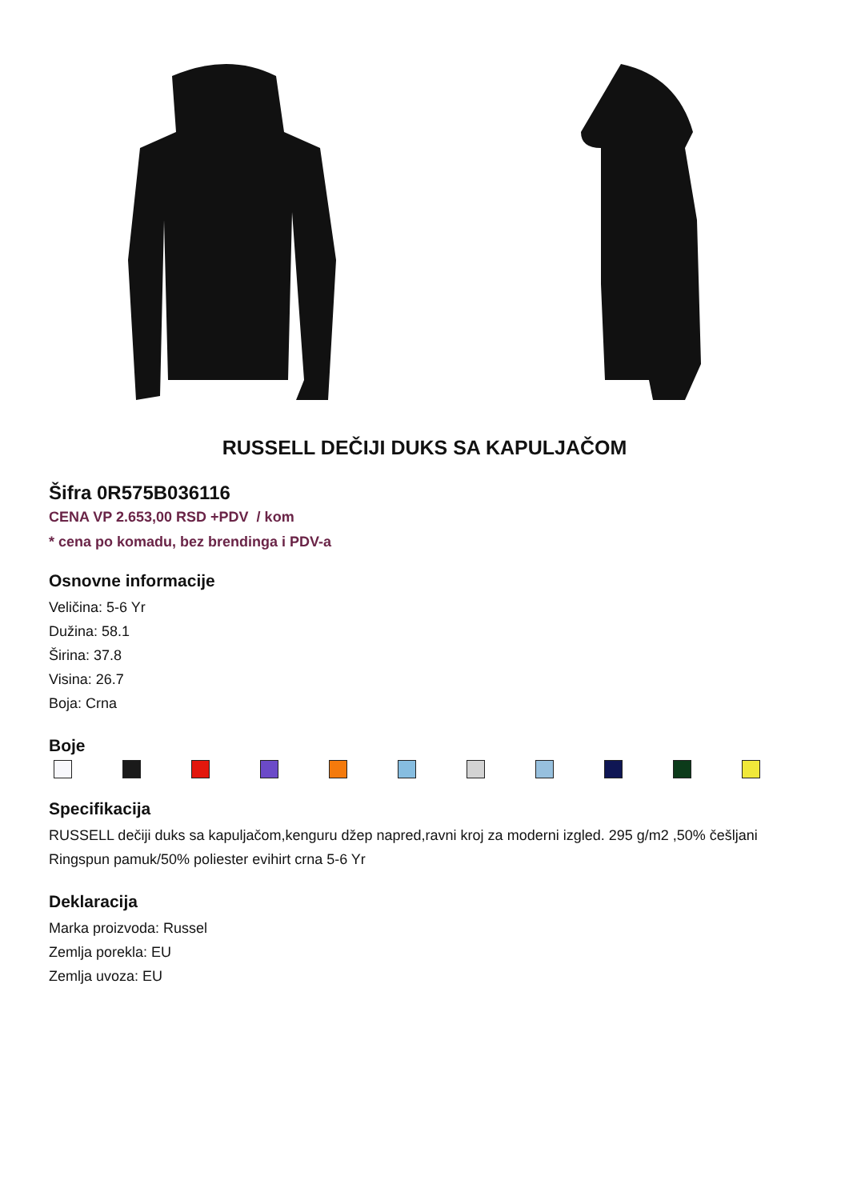RUSSELL DEČIJI DUKS SA KAPULJAČOM
Šifra 0R575B036116
CENA VP 2.653,00 RSD +PDV / kom
* cena po komadu, bez brendinga i PDV-a
Osnovne informacije
Veličina: 5-6 Yr
Dužina: 58.1
Širina: 37.8
Visina: 26.7
Boja: Crna
Boje
Specifikacija
RUSSELL dečiji duks sa kapuljačom,kenguru džep napred,ravni kroj za moderni izgled. 295 g/m2 ,50% češljani Ringspun pamuk/50% poliester evihirt crna 5-6 Yr
Deklaracija
Marka proizvoda: Russel
Zemlja porekla: EU
Zemlja uvoza: EU